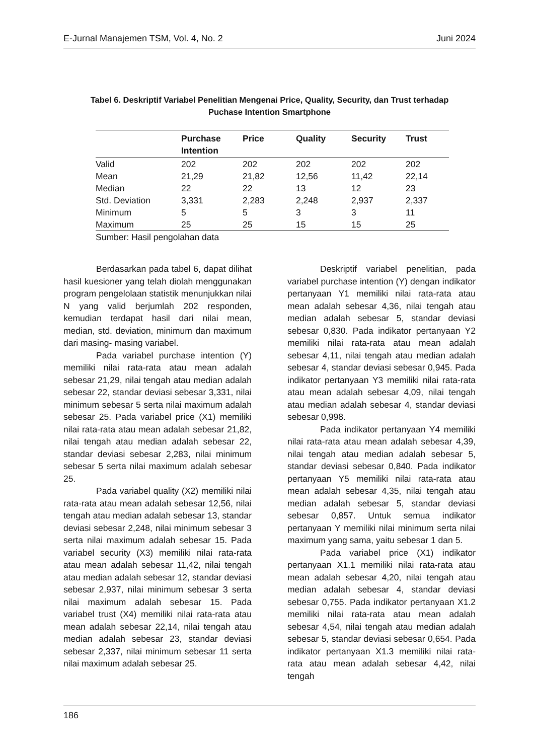E-Jurnal Manajemen TSM, Vol. 4, No. 2 Juni 2024
Tabel 6. Deskriptif Variabel Penelitian Mengenai Price, Quality, Security, dan Trust terhadap
Puchase Intention Smartphone
| | Purchase Intention | Price | Quality | Security | Trust |
| --- | --- | --- | --- | --- | --- |
| Valid | 202 | 202 | 202 | 202 | 202 |
| Mean | 21,29 | 21,82 | 12,56 | 11,42 | 22,14 |
| Median | 22 | 22 | 13 | 12 | 23 |
| Std. Deviation | 3,331 | 2,283 | 2,248 | 2,937 | 2,337 |
| Minimum | 5 | 5 | 3 | 3 | 11 |
| Maximum | 25 | 25 | 15 | 15 | 25 |
Sumber: Hasil pengolahan data
Berdasarkan pada tabel 6, dapat dilihat hasil kuesioner yang telah diolah menggunakan program pengelolaan statistik menunjukkan nilai N yang valid berjumlah 202 responden, kemudian terdapat hasil dari nilai mean, median, std. deviation, minimum dan maximum dari masing- masing variabel.
Pada variabel purchase intention (Y) memiliki nilai rata-rata atau mean adalah sebesar 21,29, nilai tengah atau median adalah sebesar 22, standar deviasi sebesar 3,331, nilai minimum sebesar 5 serta nilai maximum adalah sebesar 25. Pada variabel price (X1) memiliki nilai rata-rata atau mean adalah sebesar 21,82, nilai tengah atau median adalah sebesar 22, standar deviasi sebesar 2,283, nilai minimum sebesar 5 serta nilai maximum adalah sebesar 25.
Pada variabel quality (X2) memiliki nilai rata-rata atau mean adalah sebesar 12,56, nilai tengah atau median adalah sebesar 13, standar deviasi sebesar 2,248, nilai minimum sebesar 3 serta nilai maximum adalah sebesar 15. Pada variabel security (X3) memiliki nilai rata-rata atau mean adalah sebesar 11,42, nilai tengah atau median adalah sebesar 12, standar deviasi sebesar 2,937, nilai minimum sebesar 3 serta nilai maximum adalah sebesar 15. Pada variabel trust (X4) memiliki nilai rata-rata atau mean adalah sebesar 22,14, nilai tengah atau median adalah sebesar 23, standar deviasi sebesar 2,337, nilai minimum sebesar 11 serta nilai maximum adalah sebesar 25.
Deskriptif variabel penelitian, pada variabel purchase intention (Y) dengan indikator pertanyaan Y1 memiliki nilai rata-rata atau mean adalah sebesar 4,36, nilai tengah atau median adalah sebesar 5, standar deviasi sebesar 0,830. Pada indikator pertanyaan Y2 memiliki nilai rata-rata atau mean adalah sebesar 4,11, nilai tengah atau median adalah sebesar 4, standar deviasi sebesar 0,945. Pada indikator pertanyaan Y3 memiliki nilai rata-rata atau mean adalah sebesar 4,09, nilai tengah atau median adalah sebesar 4, standar deviasi sebesar 0,998.
Pada indikator pertanyaan Y4 memiliki nilai rata-rata atau mean adalah sebesar 4,39, nilai tengah atau median adalah sebesar 5, standar deviasi sebesar 0,840. Pada indikator pertanyaan Y5 memiliki nilai rata-rata atau mean adalah sebesar 4,35, nilai tengah atau median adalah sebesar 5, standar deviasi sebesar 0,857. Untuk semua indikator pertanyaan Y memiliki nilai minimum serta nilai maximum yang sama, yaitu sebesar 1 dan 5.
Pada variabel price (X1) indikator pertanyaan X1.1 memiliki nilai rata-rata atau mean adalah sebesar 4,20, nilai tengah atau median adalah sebesar 4, standar deviasi sebesar 0,755. Pada indikator pertanyaan X1.2 memiliki nilai rata-rata atau mean adalah sebesar 4,54, nilai tengah atau median adalah sebesar 5, standar deviasi sebesar 0,654. Pada indikator pertanyaan X1.3 memiliki nilai rata-rata atau mean adalah sebesar 4,42, nilai tengah
186